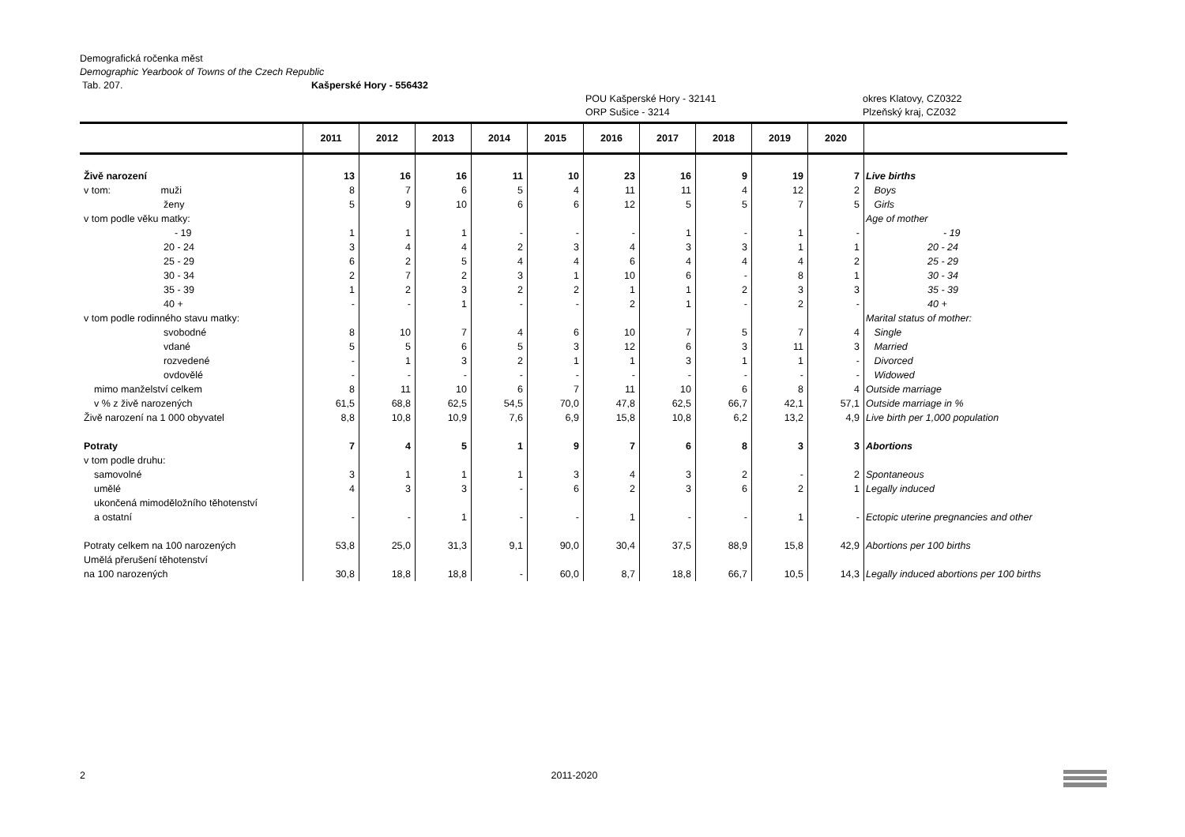Demografická ročenka měst
Demographic Yearbook of Towns of the Czech Republic
Tab. 207. Kašperské Hory - 556432
POU Kašperské Hory - 32141
ORP Sušice - 3214 okres Klatovy, CZ0322
Plzeňský kraj, CZ032
| | 2011 | 2012 | 2013 | 2014 | 2015 | 2016 | 2017 | 2018 | 2019 | 2020 | |
| --- | --- | --- | --- | --- | --- | --- | --- | --- | --- | --- | --- |
| Živě narození | 13 | 16 | 16 | 11 | 10 | 23 | 16 | 9 | 19 | 7 | Live births |
| v tom: muži | 8 | 7 | 6 | 5 | 4 | 11 | 11 | 4 | 12 | 2 | Boys |
| ženy | 5 | 9 | 10 | 6 | 6 | 12 | 5 | 5 | 7 | 5 | Girls |
| v tom podle věku matky: | | | | | | | | | | | Age of mother |
| - 19 | 1 | 1 | 1 | - | - | - | 1 | - | 1 | - | - 19 |
| 20 - 24 | 3 | 4 | 4 | 2 | 3 | 4 | 3 | 3 | 1 | 1 | 20 - 24 |
| 25 - 29 | 6 | 2 | 5 | 4 | 4 | 6 | 4 | 4 | 4 | 2 | 25 - 29 |
| 30 - 34 | 2 | 7 | 2 | 3 | 1 | 10 | 6 | - | 8 | 1 | 30 - 34 |
| 35 - 39 | 1 | 2 | 3 | 2 | 2 | 1 | 1 | 2 | 3 | 3 | 35 - 39 |
| 40 + | - | - | 1 | - | - | 2 | 1 | - | 2 | - | 40 + |
| v tom podle rodinného stavu matky: | | | | | | | | | | | Marital status of mother: |
| svobodné | 8 | 10 | 7 | 4 | 6 | 10 | 7 | 5 | 7 | 4 | Single |
| vdané | 5 | 5 | 6 | 5 | 3 | 12 | 6 | 3 | 11 | 3 | Married |
| rozvedené | - | 1 | 3 | 2 | 1 | 1 | 3 | 1 | 1 | - | Divorced |
| ovdovělé | - | - | - | - | - | - | - | - | - | - | Widowed |
| mimo manželství celkem | 8 | 11 | 10 | 6 | 7 | 11 | 10 | 6 | 8 | 4 | Outside marriage |
| v % z živě narozených | 61,5 | 68,8 | 62,5 | 54,5 | 70,0 | 47,8 | 62,5 | 66,7 | 42,1 | 57,1 | Outside marriage in % |
| Živě narození na 1 000 obyvatel | 8,8 | 10,8 | 10,9 | 7,6 | 6,9 | 15,8 | 10,8 | 6,2 | 13,2 | 4,9 | Live birth per 1,000 population |
| Potraty | 7 | 4 | 5 | 1 | 9 | 7 | 6 | 8 | 3 | 3 | Abortions |
| v tom podle druhu: | | | | | | | | | | | |
| samovolné | 3 | 1 | 1 | 1 | 3 | 4 | 3 | 2 | - | 2 | Spontaneous |
| umělé | 4 | 3 | 3 | - | 6 | 2 | 3 | 6 | 2 | 1 | Legally induced |
| ukončená mimoděložního těhotenství | | | | | | | | | | | |
| a ostatní | - | - | 1 | - | - | 1 | - | - | 1 | - | Ectopic uterine pregnancies and other |
| Potraty celkem na 100 narozených | 53,8 | 25,0 | 31,3 | 9,1 | 90,0 | 30,4 | 37,5 | 88,9 | 15,8 | 42,9 | Abortions per 100 births |
| Umělá přerušení těhotenství | | | | | | | | | | | |
| na 100 narozených | 30,8 | 18,8 | 18,8 | - | 60,0 | 8,7 | 18,8 | 66,7 | 10,5 | 14,3 | Legally induced abortions per 100 births |
2 2011-2020